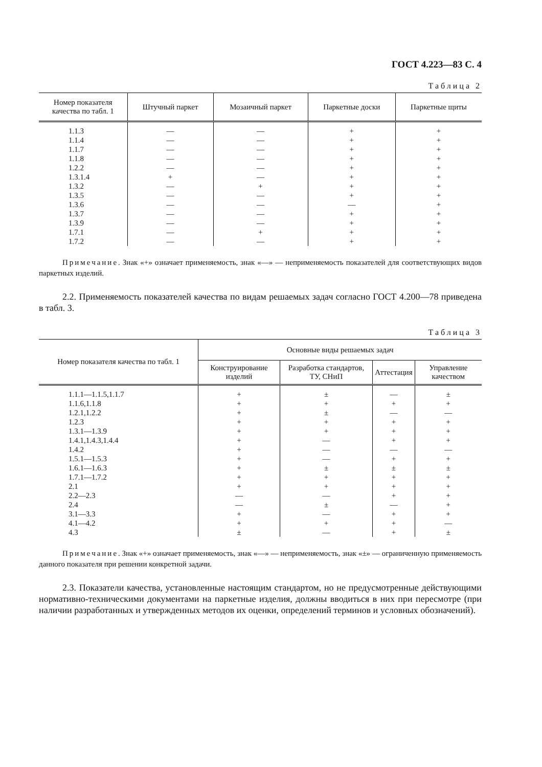ГОСТ 4.223—83 С. 4
Таблица 2
| Номер показателя качества по табл. 1 | Штучный паркет | Мозаичный паркет | Паркетные доски | Паркетные щиты |
| --- | --- | --- | --- | --- |
| 1.1.3 | — | — | + | + |
| 1.1.4 | — | — | + | + |
| 1.1.7 | — | — | + | + |
| 1.1.8 | — | — | + | + |
| 1.2.2 | — | — | + | + |
| 1.3.1.4 | + | — | + | + |
| 1.3.2 | — | + | + | + |
| 1.3.5 | — | — | + | + |
| 1.3.6 | — | — | — | + |
| 1.3.7 | — | — | + | + |
| 1.3.9 | — | — | + | + |
| 1.7.1 | — | + | + | + |
| 1.7.2 | — | — | + | + |
Примечание. Знак «+» означает применяемость, знак «—» — неприменяемость показателей для соответствующих видов паркетных изделий.
2.2. Применяемость показателей качества по видам решаемых задач согласно ГОСТ 4.200—78 приведена в табл. 3.
Таблица 3
| Номер показателя качества по табл. 1 | Основные виды решаемых задач | | | |
| --- | --- | --- | --- | --- |
| | Конструирование изделий | Разработка стандартов, ТУ, СНиП | Аттестация | Управление качеством |
| 1.1.1—1.1.5,1.1.7 | + | ± | — | ± |
| 1.1.6,1.1.8 | + | + | + | + |
| 1.2.1,1.2.2 | + | ± | — | — |
| 1.2.3 | + | + | + | + |
| 1.3.1—1.3.9 | + | + | + | + |
| 1.4.1,1.4.3,1.4.4 | + | — | + | + |
| 1.4.2 | + | — | — | — |
| 1.5.1—1.5.3 | + | — | + | + |
| 1.6.1—1.6.3 | + | ± | ± | ± |
| 1.7.1—1.7.2 | + | + | + | + |
| 2.1 | + | + | + | + |
| 2.2—2.3 | — | — | + | + |
| 2.4 | — | ± | — | + |
| 3.1—3.3 | + | — | + | + |
| 4.1—4.2 | + | + | + | — |
| 4.3 | ± | — | + | ± |
Примечание. Знак «+» означает применяемость, знак «—» — неприменяемость, знак «±» — ограниченную применяемость данного показателя при решении конкретной задачи.
2.3. Показатели качества, установленные настоящим стандартом, но не предусмотренные действующими нормативно-техническими документами на паркетные изделия, должны вводиться в них при пересмотре (при наличии разработанных и утвержденных методов их оценки, определений терминов и условных обозначений).